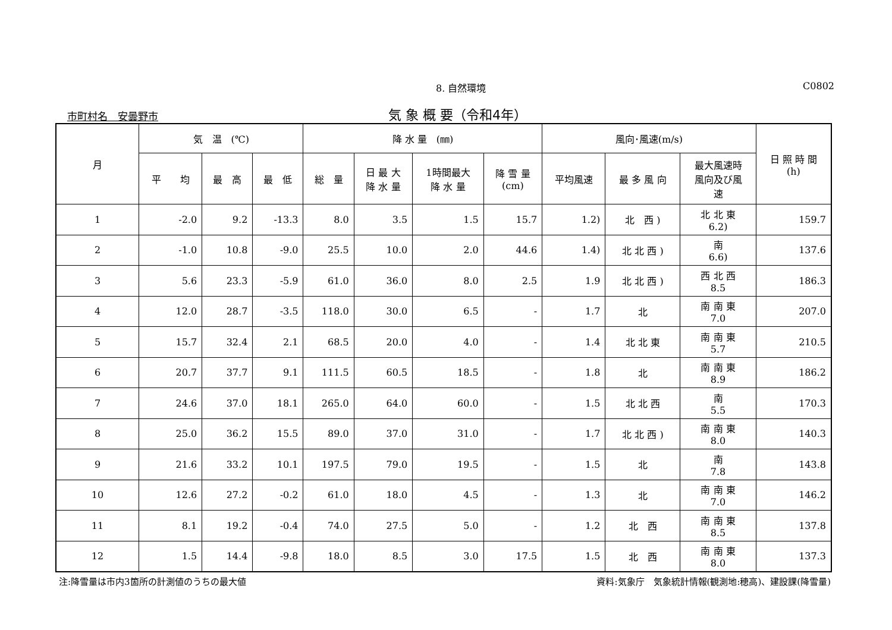8. 自然環境 C0802
市町村名　安曇野市 気 象 概 要（令和4年）
| 月 | 気 温 (℃) | | | 降 水 量 (㎜) | | | | 風向･風速(m/s) | | | 日 照 時 間 (h) |
| --- | --- | --- | --- | --- | --- | --- | --- | --- | --- | --- | --- |
| | 平 均 | 最 高 | 最 低 | 総 量 | 日 最 大 降 水 量 | 1時間最大 降 水 量 | 降 雪 量 (cm) | 平均風速 | 最 多 風 向 | 最大風速時 風向及び風 速 | |
| 1 | -2.0 | 9.2 | -13.3 | 8.0 | 3.5 | 1.5 | 15.7 | 1.2) | 北 西 ) | 北 北 東 6.2) | 159.7 |
| 2 | -1.0 | 10.8 | -9.0 | 25.5 | 10.0 | 2.0 | 44.6 | 1.4) | 北 北 西 ) | 南 6.6) | 137.6 |
| 3 | 5.6 | 23.3 | -5.9 | 61.0 | 36.0 | 8.0 | 2.5 | 1.9 | 北 北 西 ) | 西 北 西 8.5 | 186.3 |
| 4 | 12.0 | 28.7 | -3.5 | 118.0 | 30.0 | 6.5 | - | 1.7 | 北 | 南 南 東 7.0 | 207.0 |
| 5 | 15.7 | 32.4 | 2.1 | 68.5 | 20.0 | 4.0 | - | 1.4 | 北 北 東 | 南 南 東 5.7 | 210.5 |
| 6 | 20.7 | 37.7 | 9.1 | 111.5 | 60.5 | 18.5 | - | 1.8 | 北 | 南 南 東 8.9 | 186.2 |
| 7 | 24.6 | 37.0 | 18.1 | 265.0 | 64.0 | 60.0 | - | 1.5 | 北 北 西 | 南 5.5 | 170.3 |
| 8 | 25.0 | 36.2 | 15.5 | 89.0 | 37.0 | 31.0 | - | 1.7 | 北 北 西 ) | 南 南 東 8.0 | 140.3 |
| 9 | 21.6 | 33.2 | 10.1 | 197.5 | 79.0 | 19.5 | - | 1.5 | 北 | 南 7.8 | 143.8 |
| 10 | 12.6 | 27.2 | -0.2 | 61.0 | 18.0 | 4.5 | - | 1.3 | 北 | 南 南 東 7.0 | 146.2 |
| 11 | 8.1 | 19.2 | -0.4 | 74.0 | 27.5 | 5.0 | - | 1.2 | 北 西 | 南 南 東 8.5 | 137.8 |
| 12 | 1.5 | 14.4 | -9.8 | 18.0 | 8.5 | 3.0 | 17.5 | 1.5 | 北 西 | 南 南 東 8.0 | 137.3 |
注:降雪量は市内3箇所の計測値のうちの最大値 資料:気象庁　気象統計情報(観測地:穂高)、建設課(降雪量)